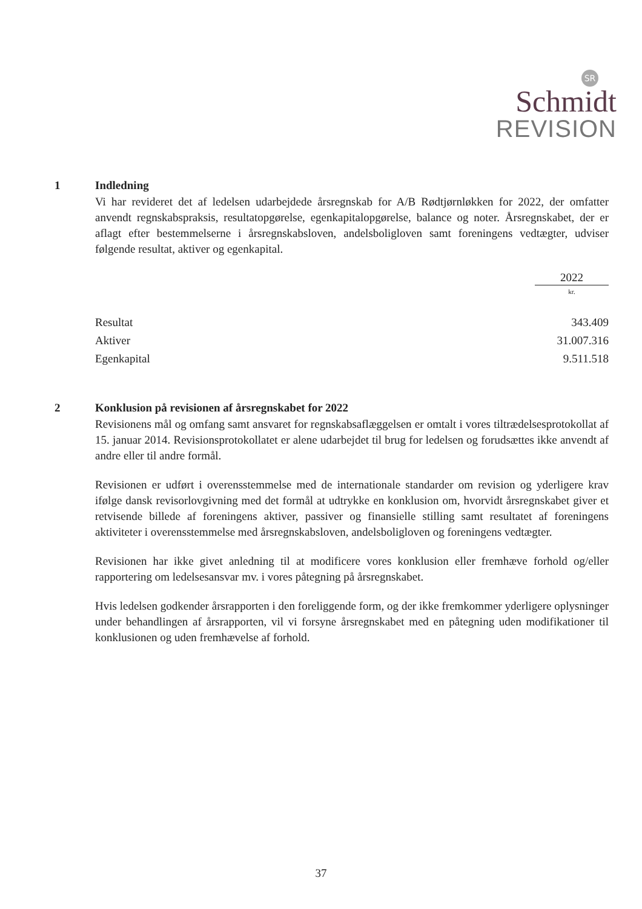SR
Schmidt
REVISION
1 Indledning
Vi har revideret det af ledelsen udarbejdede årsregnskab for A/B Rødtjørnløkken for 2022, der omfatter anvendt regnskabspraksis, resultatopgørelse, egenkapitalopgørelse, balance og noter. Årsregnskabet, der er aflagt efter bestemmelserne i årsregnskabsloven, andelsboligloven samt foreningens vedtægter, udviser følgende resultat, aktiver og egenkapital.
| | 2022 |
| --- | --- |
| | kr. |
| Resultat | 343.409 |
| Aktiver | 31.007.316 |
| Egenkapital | 9.511.518 |
2 Konklusion på revisionen af årsregnskabet for 2022
Revisionens mål og omfang samt ansvaret for regnskabsaflæggelsen er omtalt i vores tiltrædelsesprotokollat af 15. januar 2014. Revisionsprotokollatet er alene udarbejdet til brug for ledelsen og forudsættes ikke anvendt af andre eller til andre formål.
Revisionen er udført i overensstemmelse med de internationale standarder om revision og yderligere krav ifølge dansk revisorlovgivning med det formål at udtrykke en konklusion om, hvorvidt årsregnskabet giver et retvisende billede af foreningens aktiver, passiver og finansielle stilling samt resultatet af foreningens aktiviteter i overensstemmelse med årsregnskabsloven, andelsboligloven og foreningens vedtægter.
Revisionen har ikke givet anledning til at modificere vores konklusion eller fremhæve forhold og/eller rapportering om ledelsesansvar mv. i vores påtegning på årsregnskabet.
Hvis ledelsen godkender årsrapporten i den foreliggende form, og der ikke fremkommer yderligere oplysninger under behandlingen af årsrapporten, vil vi forsyne årsregnskabet med en påtegning uden modifikationer til konklusionen og uden fremhævelse af forhold.
37